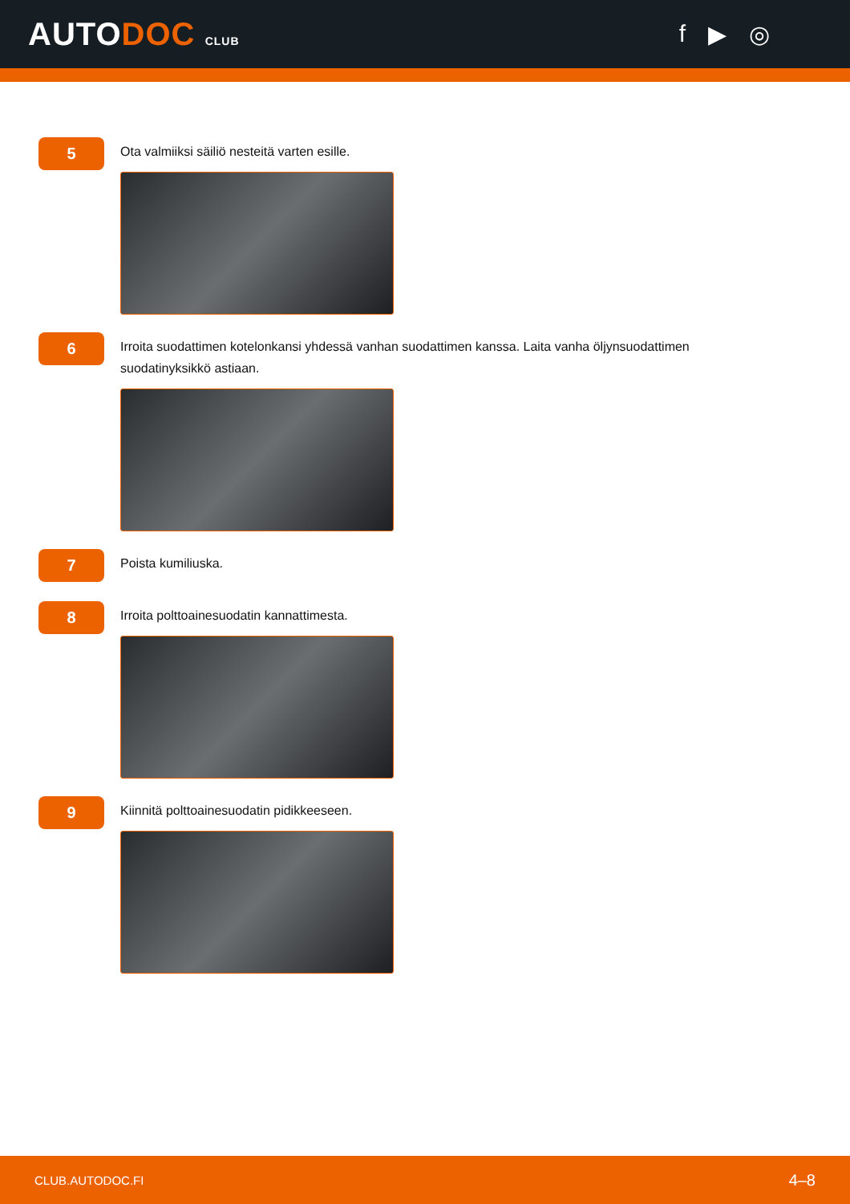AUTODOC CLUB
f ▶ ◎
5
Ota valmiiksi säiliö nesteitä varten esille.
6
Irroita suodattimen kotelonkansi yhdessä vanhan suodattimen kanssa. Laita vanha öljynsuodattimen suodatinyksikkö astiaan.
7
Poista kumiliuska.
8
Irroita polttoainesuodatin kannattimesta.
9
Kiinnitä polttoainesuodatin pidikkeeseen.
CLUB.AUTODOC.FI 4–8